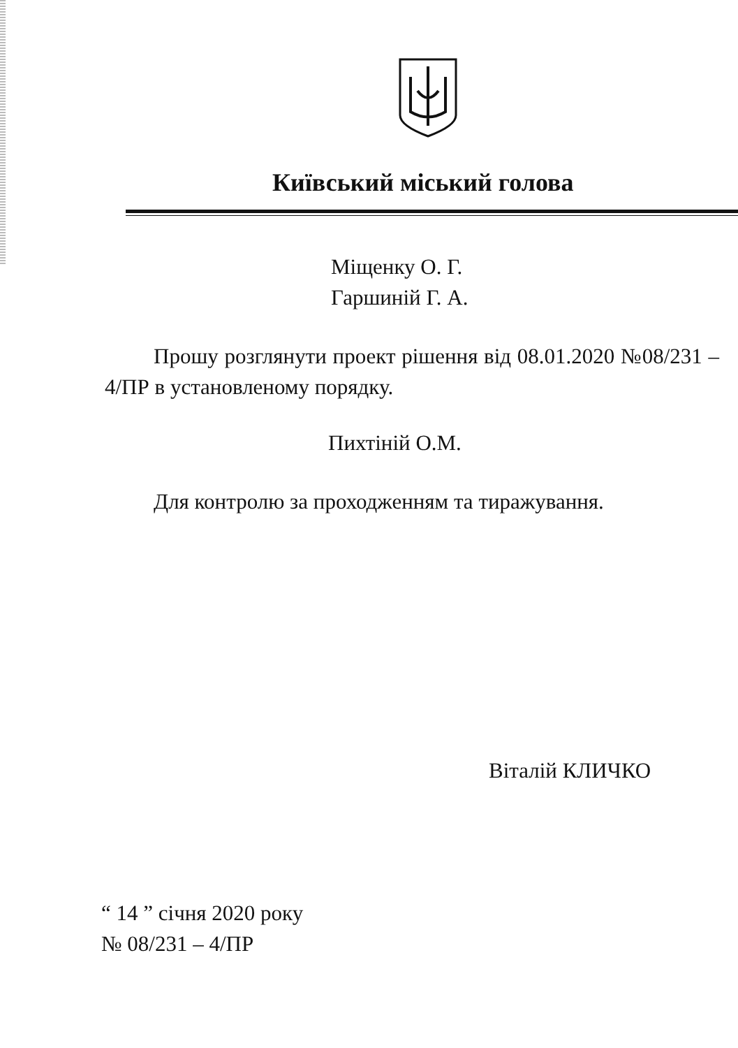Київський міський голова
Міщенку О. Г.
Гаршиній Г. А.
Прошу розглянути проект рішення від 08.01.2020 №08/231 – 4/ПР в установленому порядку.
Пихтіній О.М.
Для контролю за проходженням та тиражування.
Віталій КЛИЧКО
“ 14 ” січня 2020 року
№ 08/231 – 4/ПР